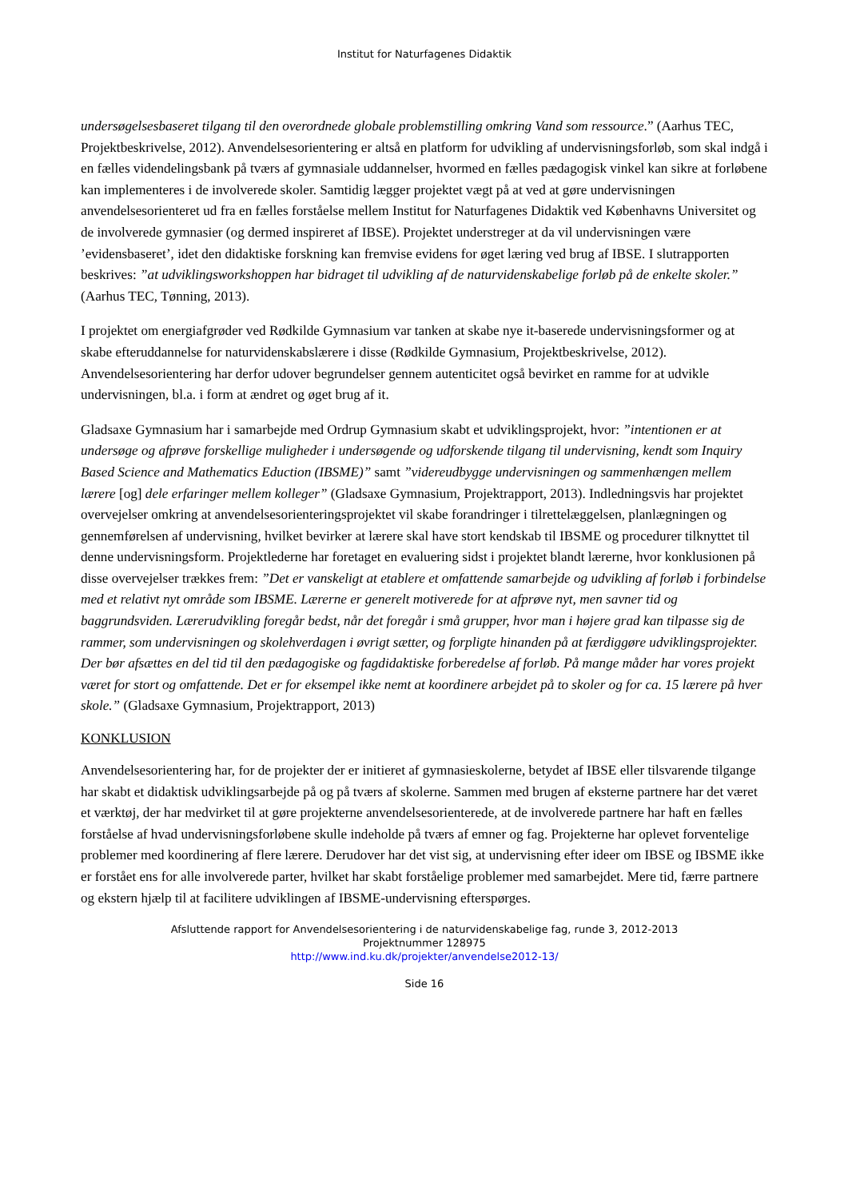Institut for Naturfagenes Didaktik
undersøgelsesbaseret tilgang til den overordnede globale problemstilling omkring Vand som ressource.” (Aarhus TEC, Projektbeskrivelse, 2012). Anvendelsesorientering er altså en platform for udvikling af undervisningsforløb, som skal indgå i en fælles videndelingsbank på tværs af gymnasiale uddannelser, hvormed en fælles pædagogisk vinkel kan sikre at forløbene kan implementeres i de involverede skoler. Samtidig lægger projektet vægt på at ved at gøre undervisningen anvendelsesorienteret ud fra en fælles forståelse mellem Institut for Naturfagenes Didaktik ved Københavns Universitet og de involverede gymnasier (og dermed inspireret af IBSE). Projektet understreger at da vil undervisningen være ’evidensbaseret’, idet den didaktiske forskning kan fremvise evidens for øget læring ved brug af IBSE. I slutrapporten beskrives: ”at udviklingsworkshoppen har bidraget til udvikling af de naturvidenskabelige forløb på de enkelte skoler.” (Aarhus TEC, Tønning, 2013).
I projektet om energiafgrøder ved Rødkilde Gymnasium var tanken at skabe nye it-baserede undervisningsformer og at skabe efteruddannelse for naturvidenskabslærere i disse (Rødkilde Gymnasium, Projektbeskrivelse, 2012). Anvendelsesorientering har derfor udover begrundelser gennem autenticitet også bevirket en ramme for at udvikle undervisningen, bl.a. i form at ændret og øget brug af it.
Gladsaxe Gymnasium har i samarbejde med Ordrup Gymnasium skabt et udviklingsprojekt, hvor: ”intentionen er at undersøge og afprøve forskellige muligheder i undersøgende og udforskende tilgang til undervisning, kendt som Inquiry Based Science and Mathematics Eduction (IBSME)” samt ”videreudbygge undervisningen og sammenhængen mellem lærere [og] dele erfaringer mellem kolleger” (Gladsaxe Gymnasium, Projektrapport, 2013). Indledningsvis har projektet overvejelser omkring at anvendelsesorienteringsprojektet vil skabe forandringer i tilrettelæggelsen, planlægningen og gennemførelsen af undervisning, hvilket bevirker at lærere skal have stort kendskab til IBSME og procedurer tilknyttet til denne undervisningsform. Projektlederne har foretaget en evaluering sidst i projektet blandt lærerne, hvor konklusionen på disse overvejelser trækkes frem: ”Det er vanskeligt at etablere et omfattende samarbejde og udvikling af forløb i forbindelse med et relativt nyt område som IBSME. Lærerne er generelt motiverede for at afprøve nyt, men savner tid og baggrundsviden. Lærerudvikling foregår bedst, når det foregår i små grupper, hvor man i højere grad kan tilpasse sig de rammer, som undervisningen og skolehverdagen i øvrigt sætter, og forpligte hinanden på at færdiggøre udviklingsprojekter. Der bør afsættes en del tid til den pædagogiske og fagdidaktiske forberedelse af forløb. På mange måder har vores projekt været for stort og omfattende. Det er for eksempel ikke nemt at koordinere arbejdet på to skoler og for ca. 15 lærere på hver skole.” (Gladsaxe Gymnasium, Projektrapport, 2013)
KONKLUSION
Anvendelsesorientering har, for de projekter der er initieret af gymnasieskolerne, betydet af IBSE eller tilsvarende tilgange har skabt et didaktisk udviklingsarbejde på og på tværs af skolerne. Sammen med brugen af eksterne partnere har det været et værktøj, der har medvirket til at gøre projekterne anvendelsesorienterede, at de involverede partnere har haft en fælles forståelse af hvad undervisningsforløbene skulle indeholde på tværs af emner og fag. Projekterne har oplevet forventelige problemer med koordinering af flere lærere. Derudover har det vist sig, at undervisning efter ideer om IBSE og IBSME ikke er forstået ens for alle involverede parter, hvilket har skabt forståelige problemer med samarbejdet. Mere tid, færre partnere og ekstern hjælp til at facilitere udviklingen af IBSME-undervisning efterspørges.
Afsluttende rapport for Anvendelsesorientering i de naturvidenskabelige fag, runde 3, 2012-2013
Projektnummer 128975
http://www.ind.ku.dk/projekter/anvendelse2012-13/
Side 16